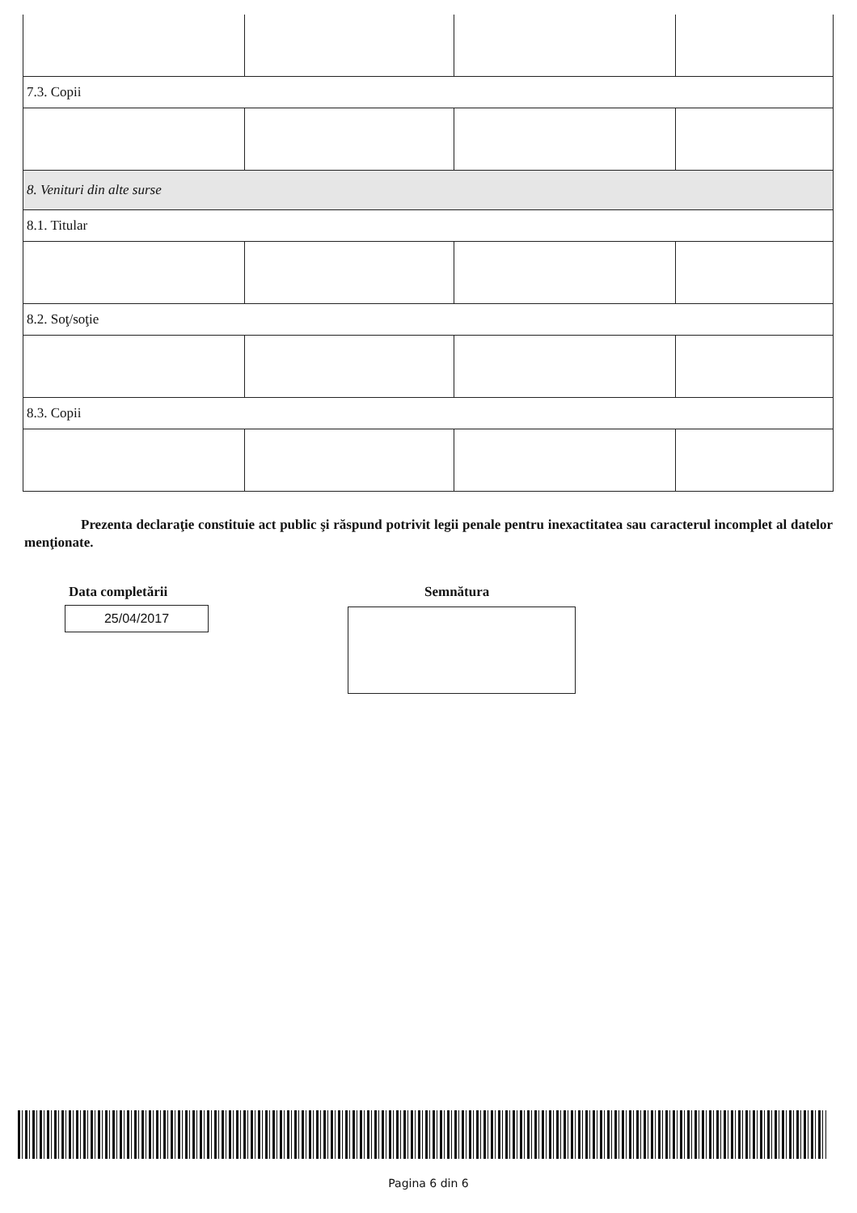| 7.3. Copii | | | |
| 8. Venituri din alte surse | | | |
| 8.1. Titular | | | |
| 8.2. Soţ/soţie | | | |
| 8.3. Copii | | | |
Prezenta declaraţie constituie act public şi răspund potrivit legii penale pentru inexactitatea sau caracterul incomplet al datelor menţionate.
Data completării
25/04/2017
Semnătura
Pagina 6 din 6